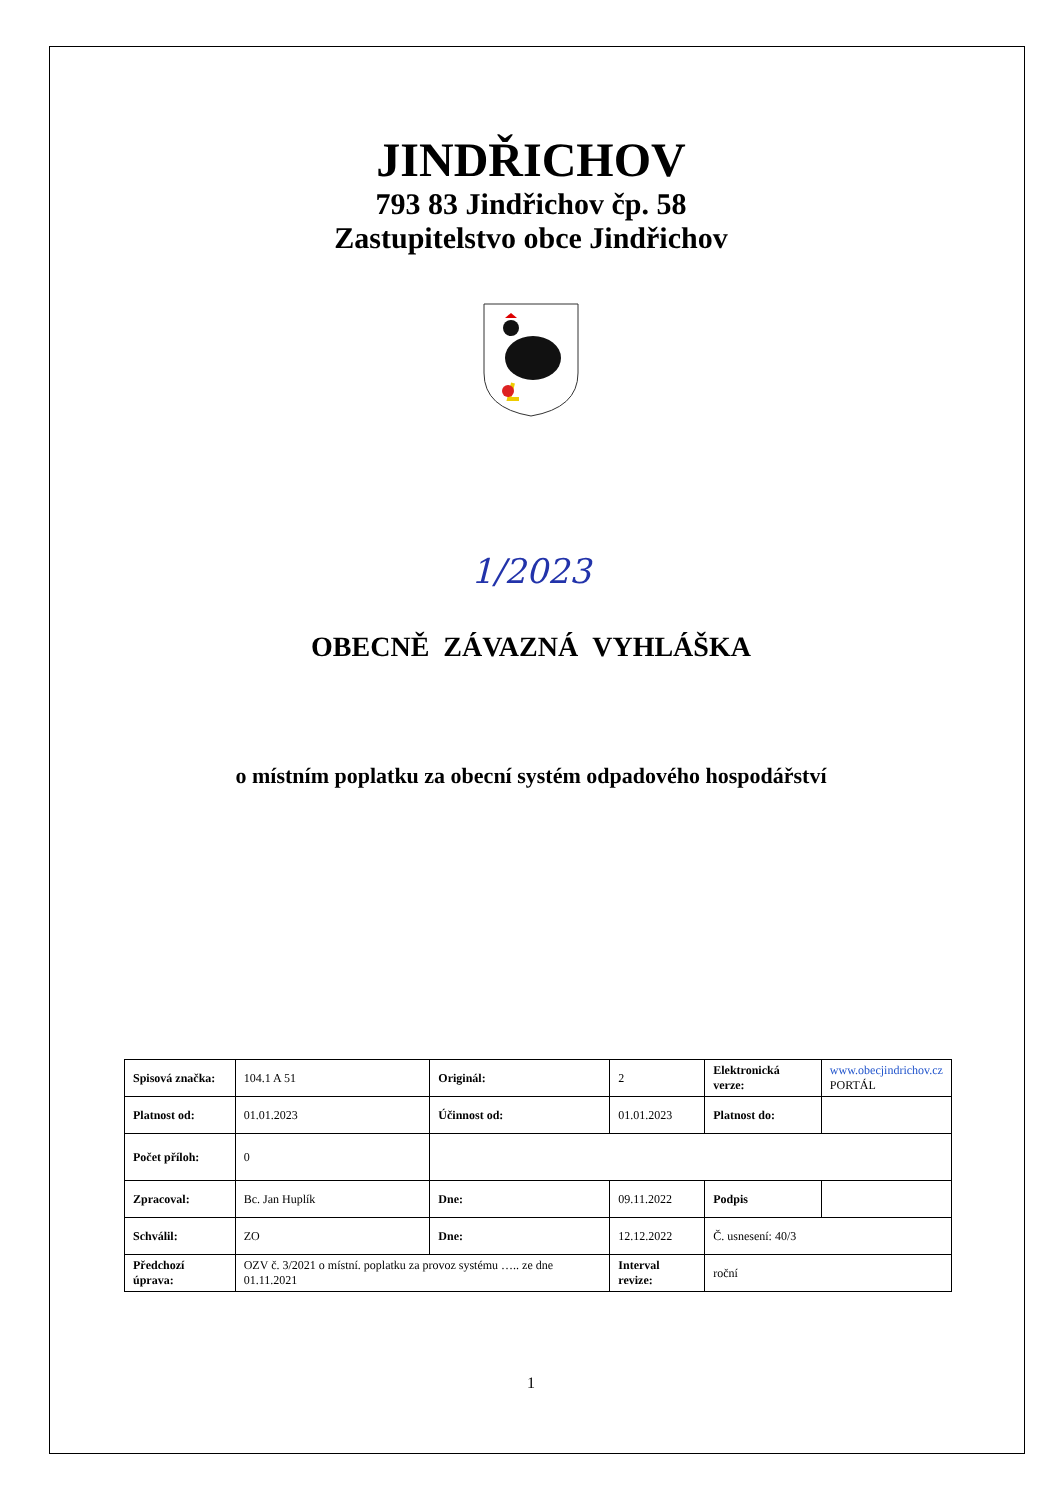JINDŘICHOV
793 83 Jindřichov čp. 58
Zastupitelstvo obce Jindřichov
1/2023
OBECNĚ ZÁVAZNÁ VYHLÁŠKA
o místním poplatku za obecní systém odpadového hospodářství
| Spisová značka: | 104.1 A 51 | Originál: | 2 | Elektronická verze: | www.obecjindrichov.cz PORTÁL |
| Platnost od: | 01.01.2023 | Účinnost od: | 01.01.2023 | Platnost do: | |
| Počet příloh: | 0 | | | | |
| Zpracoval: | Bc. Jan Huplík | Dne: | 09.11.2022 | Podpis | |
| Schválil: | ZO | Dne: | 12.12.2022 | Č. usnesení: 40/3 | |
| Předchozí úprava: | OZV č. 3/2021 o místní. poplatku za provoz systému ….. ze dne 01.11.2021 | | Interval revize: | roční | |
1